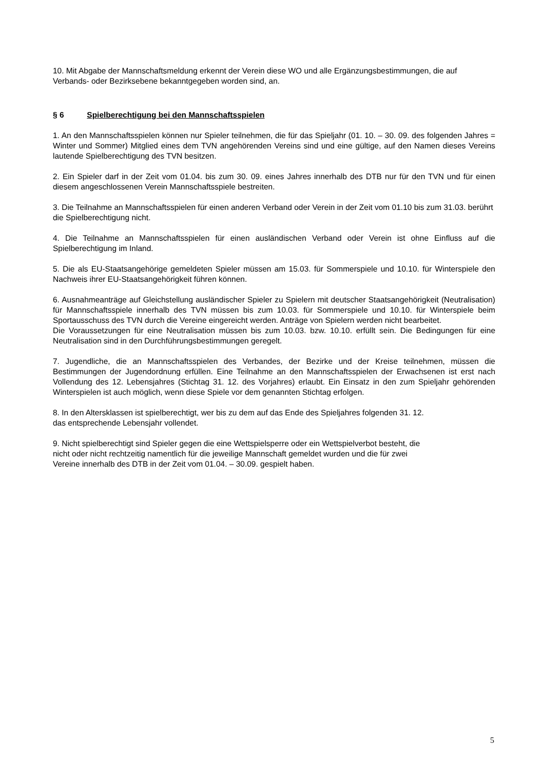10. Mit Abgabe der Mannschaftsmeldung erkennt der Verein diese WO und alle Ergänzungsbestimmungen, die auf Verbands- oder Bezirksebene bekanntgegeben worden sind, an.
§ 6 Spielberechtigung bei den Mannschaftsspielen
1. An den Mannschaftsspielen können nur Spieler teilnehmen, die für das Spieljahr (01. 10. – 30. 09. des folgenden Jahres = Winter und Sommer) Mitglied eines dem TVN angehörenden Vereins sind und eine gültige, auf den Namen dieses Vereins lautende Spielberechtigung des TVN besitzen.
2. Ein Spieler darf in der Zeit vom 01.04. bis zum 30. 09. eines Jahres innerhalb des DTB nur für den TVN und für einen diesem angeschlossenen Verein Mannschaftsspiele bestreiten.
3. Die Teilnahme an Mannschaftsspielen für einen anderen Verband oder Verein in der Zeit vom 01.10 bis zum 31.03. berührt die Spielberechtigung nicht.
4. Die Teilnahme an Mannschaftsspielen für einen ausländischen Verband oder Verein ist ohne Einfluss auf die Spielberechtigung im Inland.
5. Die als EU-Staatsangehörige gemeldeten Spieler müssen am 15.03. für Sommerspiele und 10.10. für Winterspiele den Nachweis ihrer EU-Staatsangehörigkeit führen können.
6. Ausnahmeanträge auf Gleichstellung ausländischer Spieler zu Spielern mit deutscher Staatsangehörigkeit (Neutralisation) für Mannschaftsspiele innerhalb des TVN müssen bis zum 10.03. für Sommerspiele und 10.10. für Winterspiele beim Sportausschuss des TVN durch die Vereine eingereicht werden. Anträge von Spielern werden nicht bearbeitet.
Die Voraussetzungen für eine Neutralisation müssen bis zum 10.03. bzw. 10.10. erfüllt sein. Die Bedingungen für eine Neutralisation sind in den Durchführungsbestimmungen geregelt.
7. Jugendliche, die an Mannschaftsspielen des Verbandes, der Bezirke und der Kreise teilnehmen, müssen die Bestimmungen der Jugendordnung erfüllen. Eine Teilnahme an den Mannschaftsspielen der Erwachsenen ist erst nach Vollendung des 12. Lebensjahres (Stichtag 31. 12. des Vorjahres) erlaubt. Ein Einsatz in den zum Spieljahr gehörenden Winterspielen ist auch möglich, wenn diese Spiele vor dem genannten Stichtag erfolgen.
8. In den Altersklassen ist spielberechtigt, wer bis zu dem auf das Ende des Spieljahres folgenden 31. 12.
das entsprechende Lebensjahr vollendet.
9. Nicht spielberechtigt sind Spieler gegen die eine Wettspielsperre oder ein Wettspielverbot besteht, die
nicht oder nicht rechtzeitig namentlich für die jeweilige Mannschaft gemeldet wurden und die für zwei
Vereine innerhalb des DTB in der Zeit vom 01.04. – 30.09. gespielt haben.
5